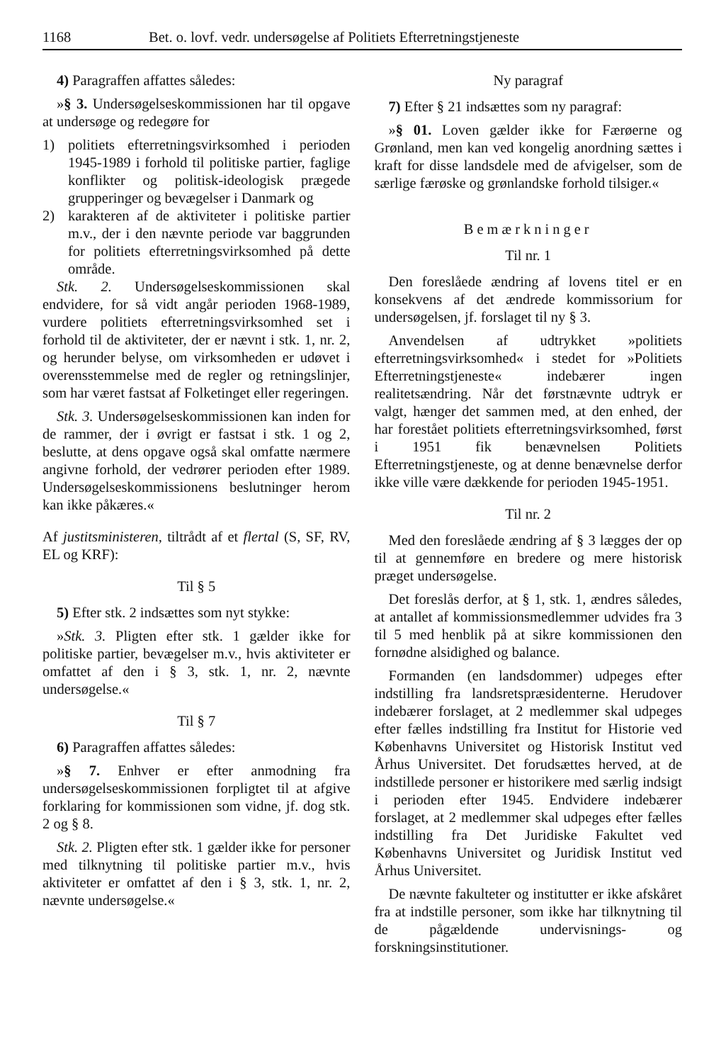1168 Bet. o. lovf. vedr. undersøgelse af Politiets Efterretningstjeneste
4) Paragraffen affattes således:
»§ 3. Undersøgelseskommissionen har til opgave at undersøge og redegøre for
1) politiets efterretningsvirksomhed i perioden 1945-1989 i forhold til politiske partier, faglige konflikter og politisk-ideologisk prægede grupperinger og bevægelser i Danmark og
2) karakteren af de aktiviteter i politiske partier m.v., der i den nævnte periode var baggrunden for politiets efterretningsvirksomhed på dette område.
Stk. 2. Undersøgelseskommissionen skal endvidere, for så vidt angår perioden 1968-1989, vurdere politiets efterretningsvirksomhed set i forhold til de aktiviteter, der er nævnt i stk. 1, nr. 2, og herunder belyse, om virksomheden er udøvet i overensstemmelse med de regler og retningslinjer, som har været fastsat af Folketinget eller regeringen.
Stk. 3. Undersøgelseskommissionen kan inden for de rammer, der i øvrigt er fastsat i stk. 1 og 2, beslutte, at dens opgave også skal omfatte nærmere angivne forhold, der vedrører perioden efter 1989. Undersøgelseskommissionens beslutninger herom kan ikke påkæres.«
Af justitsministeren, tiltrådt af et flertal (S, SF, RV, EL og KRF):
Til § 5
5) Efter stk. 2 indsættes som nyt stykke:
»Stk. 3. Pligten efter stk. 1 gælder ikke for politiske partier, bevægelser m.v., hvis aktiviteter er omfattet af den i § 3, stk. 1, nr. 2, nævnte undersøgelse.«
Til § 7
6) Paragraffen affattes således:
»§ 7. Enhver er efter anmodning fra undersøgelseskommissionen forpligtet til at afgive forklaring for kommissionen som vidne, jf. dog stk. 2 og § 8.
Stk. 2. Pligten efter stk. 1 gælder ikke for personer med tilknytning til politiske partier m.v., hvis aktiviteter er omfattet af den i § 3, stk. 1, nr. 2, nævnte undersøgelse.«
Ny paragraf
7) Efter § 21 indsættes som ny paragraf:
»§ 01. Loven gælder ikke for Færøerne og Grønland, men kan ved kongelig anordning sættes i kraft for disse landsdele med de afvigelser, som de særlige færøske og grønlandske forhold tilsiger.«
Bemærkninger
Til nr. 1
Den foreslåede ændring af lovens titel er en konsekvens af det ændrede kommissorium for undersøgelsen, jf. forslaget til ny § 3.
Anvendelsen af udtrykket »politiets efterretningsvirksomhed« i stedet for »Politiets Efterretningstjeneste« indebærer ingen realitetsændring. Når det førstnævnte udtryk er valgt, hænger det sammen med, at den enhed, der har forestået politiets efterretningsvirksomhed, først i 1951 fik benævnelsen Politiets Efterretningstjeneste, og at denne benævnelse derfor ikke ville være dækkende for perioden 1945-1951.
Til nr. 2
Med den foreslåede ændring af § 3 lægges der op til at gennemføre en bredere og mere historisk præget undersøgelse.
Det foreslås derfor, at § 1, stk. 1, ændres således, at antallet af kommissionsmedlemmer udvides fra 3 til 5 med henblik på at sikre kommissionen den fornødne alsidighed og balance.
Formanden (en landsdommer) udpeges efter indstilling fra landsretspræsidenterne. Herudover indebærer forslaget, at 2 medlemmer skal udpeges efter fælles indstilling fra Institut for Historie ved Københavns Universitet og Historisk Institut ved Århus Universitet. Det forudsættes herved, at de indstillede personer er historikere med særlig indsigt i perioden efter 1945. Endvidere indebærer forslaget, at 2 medlemmer skal udpeges efter fælles indstilling fra Det Juridiske Fakultet ved Københavns Universitet og Juridisk Institut ved Århus Universitet.
De nævnte fakulteter og institutter er ikke afskåret fra at indstille personer, som ikke har tilknytning til de pågældende undervisnings- og forskningsinstitutioner.